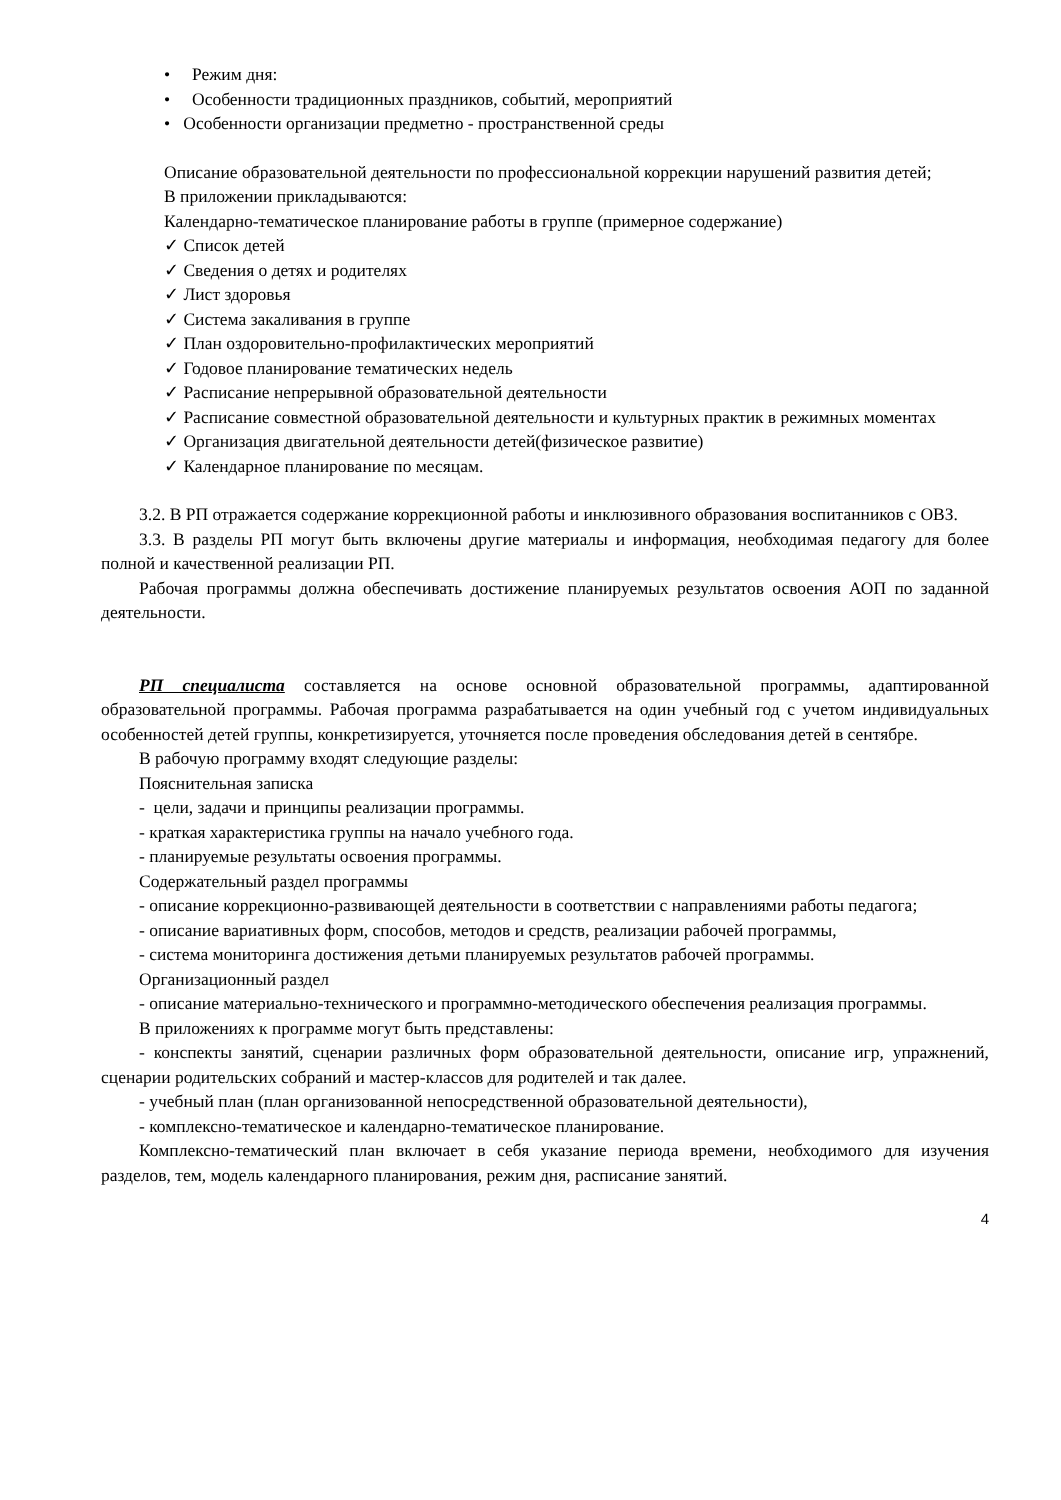• Режим дня:
• Особенности традиционных праздников, событий, мероприятий
• Особенности организации предметно - пространственной среды
Описание образовательной деятельности по профессиональной коррекции нарушений развития детей;
В приложении прикладываются:
Календарно-тематическое планирование работы в группе (примерное содержание)
✓ Список детей
✓ Сведения о детях и родителях
✓ Лист здоровья
✓ Система закаливания в группе
✓ План оздоровительно-профилактических мероприятий
✓ Годовое планирование тематических недель
✓ Расписание непрерывной образовательной деятельности
✓ Расписание совместной образовательной деятельности и культурных практик в режимных моментах
✓ Организация двигательной деятельности детей(физическое развитие)
✓ Календарное планирование по месяцам.
3.2. В РП отражается содержание коррекционной работы и инклюзивного образования воспитанников с ОВЗ.
3.3. В разделы РП могут быть включены другие материалы и информация, необходимая педагогу для более полной и качественной реализации РП.
Рабочая программы должна обеспечивать достижение планируемых результатов освоения АОП по заданной деятельности.
РП специалиста составляется на основе основной образовательной программы, адаптированной образовательной программы. Рабочая программа разрабатывается на один учебный год с учетом индивидуальных особенностей детей группы, конкретизируется, уточняется после проведения обследования детей в сентябре.
В рабочую программу входят следующие разделы:
Пояснительная записка
- цели, задачи и принципы реализации программы.
- краткая характеристика группы на начало учебного года.
- планируемые результаты освоения программы.
Содержательный раздел программы
- описание коррекционно-развивающей деятельности в соответствии с направлениями работы педагога;
- описание вариативных форм, способов, методов и средств, реализации рабочей программы,
- система мониторинга достижения детьми планируемых результатов рабочей программы.
Организационный раздел
- описание материально-технического и программно-методического обеспечения реализация программы.
В приложениях к программе могут быть представлены:
- конспекты занятий, сценарии различных форм образовательной деятельности, описание игр, упражнений, сценарии родительских собраний и мастер-классов для родителей и так далее.
- учебный план (план организованной непосредственной образовательной деятельности),
- комплексно-тематическое и календарно-тематическое планирование.
Комплексно-тематический план включает в себя указание периода времени, необходимого для изучения разделов, тем, модель календарного планирования, режим дня, расписание занятий.
4